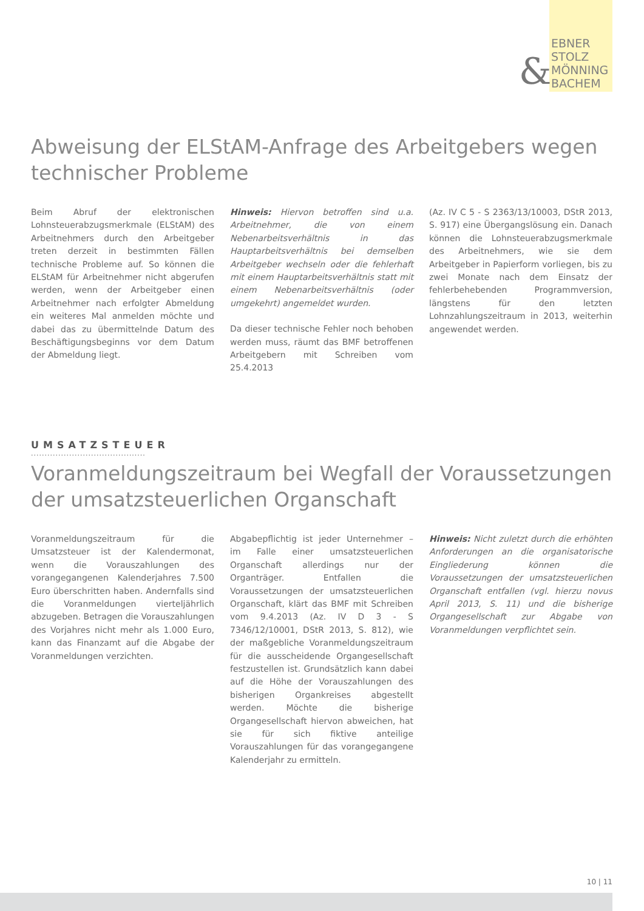&
EBNER
STOLZ
MÖNNING
BACHEM
Abweisung der ELStAM-Anfrage des Arbeitgebers wegen technischer Probleme
Beim Abruf der elektronischen Lohnsteuerabzugsmerkmale (ELStAM) des Arbeitnehmers durch den Arbeitgeber treten derzeit in bestimmten Fällen technische Probleme auf. So können die ELStAM für Arbeitnehmer nicht abgerufen werden, wenn der Arbeitgeber einen Arbeitnehmer nach erfolgter Abmeldung ein weiteres Mal anmelden möchte und dabei das zu übermittelnde Datum des Beschäftigungsbeginns vor dem Datum der Abmeldung liegt.
Hinweis: Hiervon betroffen sind u.a. Arbeitnehmer, die von einem Nebenarbeitsverhältnis in das Hauptarbeitsverhältnis bei demselben Arbeitgeber wechseln oder die fehlerhaft mit einem Hauptarbeitsverhältnis statt mit einem Nebenarbeitsverhältnis (oder umgekehrt) angemeldet wurden.
Da dieser technische Fehler noch behoben werden muss, räumt das BMF betroffenen Arbeitgebern mit Schreiben vom 25.4.2013
(Az. IV C 5 - S 2363/13/10003, DStR 2013, S. 917) eine Übergangslösung ein. Danach können die Lohnsteuerabzugsmerkmale des Arbeitnehmers, wie sie dem Arbeitgeber in Papierform vorliegen, bis zu zwei Monate nach dem Einsatz der fehlerbehebenden Programmversion, längstens für den letzten Lohnzahlungszeitraum in 2013, weiterhin angewendet werden.
UMSATZSTEUER
..........................................
Voranmeldungszeitraum bei Wegfall der Voraussetzungen der umsatzsteuerlichen Organschaft
Voranmeldungszeitraum für die Umsatzsteuer ist der Kalendermonat, wenn die Vorauszahlungen des vorangegangenen Kalenderjahres 7.500 Euro überschritten haben. Andernfalls sind die Voranmeldungen vierteljährlich abzugeben. Betragen die Vorauszahlungen des Vorjahres nicht mehr als 1.000 Euro, kann das Finanzamt auf die Abgabe der Voranmeldungen verzichten.
Abgabepflichtig ist jeder Unternehmer – im Falle einer umsatzsteuerlichen Organschaft allerdings nur der Organträger. Entfallen die Voraussetzungen der umsatzsteuerlichen Organschaft, klärt das BMF mit Schreiben vom 9.4.2013 (Az. IV D 3 - S 7346/12/10001, DStR 2013, S. 812), wie der maßgebliche Voranmeldungszeitraum für die ausscheidende Organgesellschaft festzustellen ist. Grundsätzlich kann dabei auf die Höhe der Vorauszahlungen des bisherigen Organkreises abgestellt werden. Möchte die bisherige Organgesellschaft hiervon abweichen, hat sie für sich fiktive anteilige Vorauszahlungen für das vorangegangene Kalenderjahr zu ermitteln.
Hinweis: Nicht zuletzt durch die erhöhten Anforderungen an die organisatorische Eingliederung können die Voraussetzungen der umsatzsteuerlichen Organschaft entfallen (vgl. hierzu novus April 2013, S. 11) und die bisherige Organgesellschaft zur Abgabe von Voranmeldungen verpflichtet sein.
10 | 11